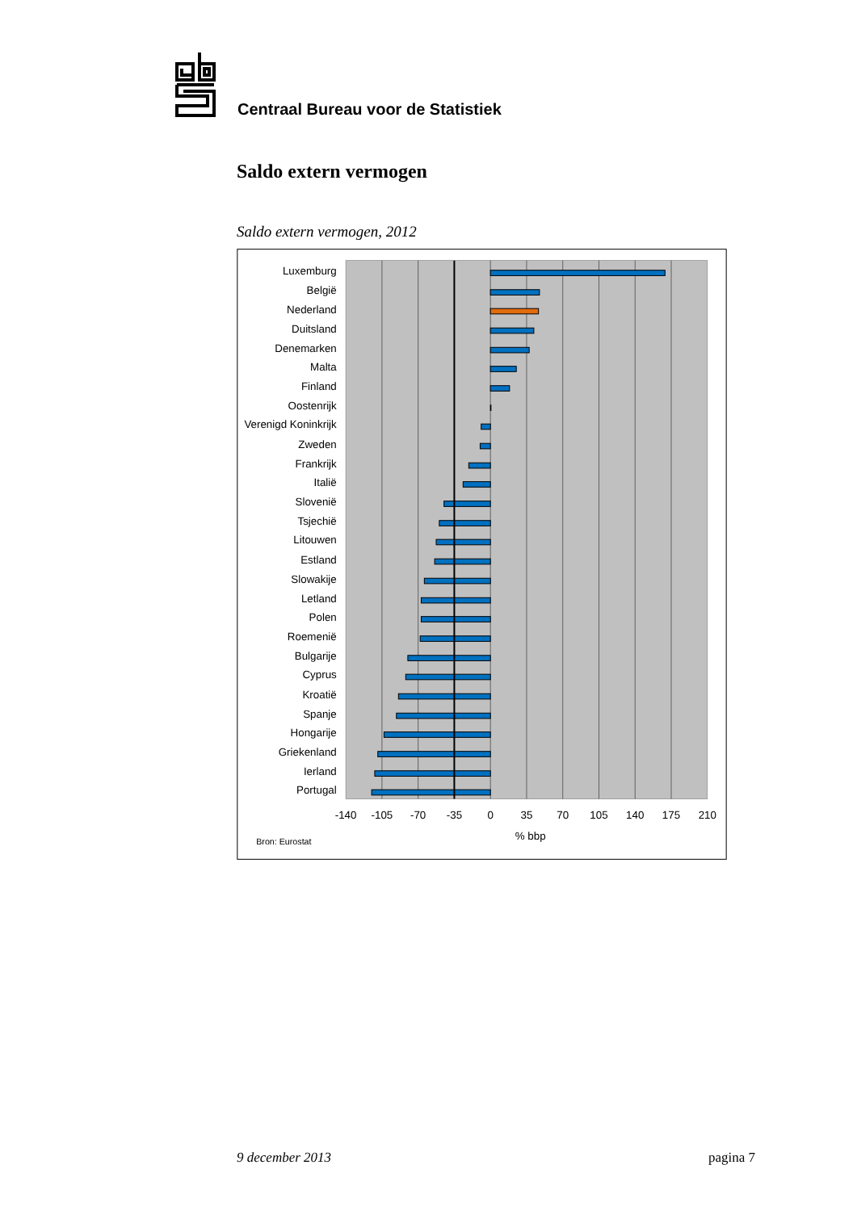Centraal Bureau voor de Statistiek
Saldo extern vermogen
Saldo extern vermogen, 2012
Luxemburg
België
Nederland
Duitsland
Denemarken
Malta
Finland
Oostenrijk
Verenigd Koninkrijk
Zweden
Frankrijk
Italië
Slovenië
Tsjechië
Litouwen
Estland
Slowakije
Letland
Polen
Roemenië
Bulgarije
Cyprus
Kroatië
Spanje
Hongarije
Griekenland
Ierland
Portugal
-140
-105
-70
-35
0
35
70
105
140
175
210
% bbp
Bron: Eurostat
9 december 2013 pagina 7